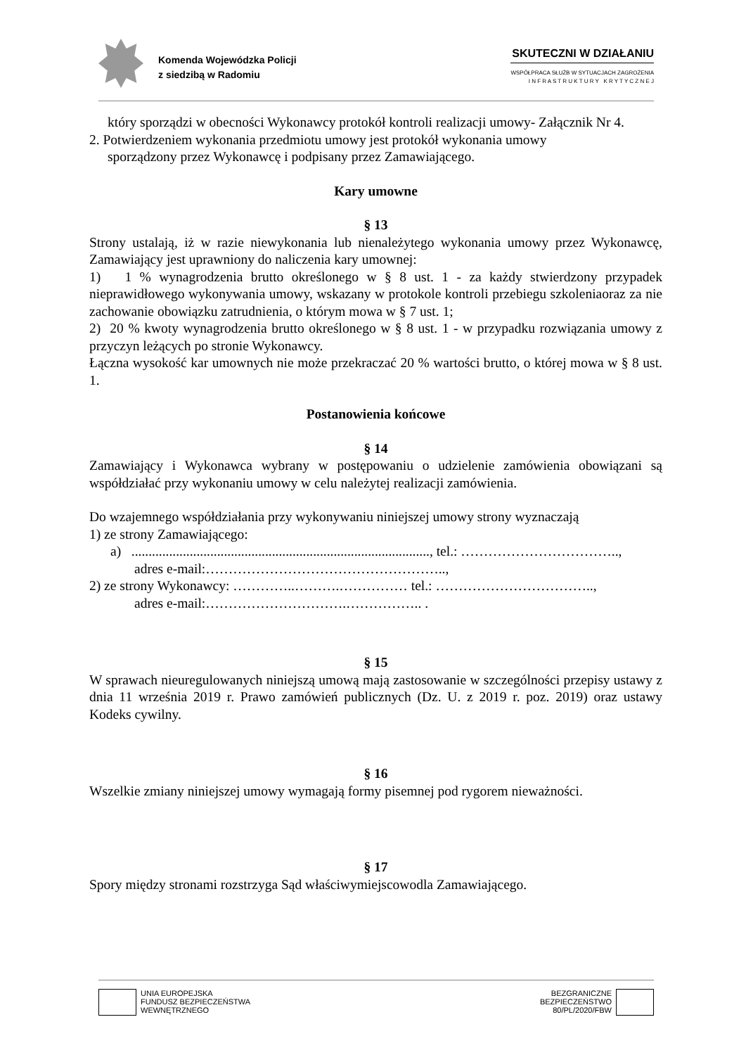Komenda Wojewódzka Policji
z siedzibą w Radomiu
SKUTECZNI W DZIAŁANIU
WSPÓŁPRACA SŁUŻB W SYTUACJACH ZAGROŻENIA
I N F R A S T R U K T U R Y K R Y T Y C Z N E J
który sporządzi w obecności Wykonawcy protokół kontroli realizacji umowy- Załącznik Nr 4.
2. Potwierdzeniem wykonania przedmiotu umowy jest protokół wykonania umowy
sporządzony przez Wykonawcę i podpisany przez Zamawiającego.
Kary umowne
§ 13
Strony ustalają, iż w razie niewykonania lub nienależytego wykonania umowy przez Wykonawcę, Zamawiający jest uprawniony do naliczenia kary umownej:
1) 1 % wynagrodzenia brutto określonego w § 8 ust. 1 - za każdy stwierdzony przypadek nieprawidłowego wykonywania umowy, wskazany w protokole kontroli przebiegu szkoleniaoraz za nie zachowanie obowiązku zatrudnienia, o którym mowa w § 7 ust. 1;
2) 20 % kwoty wynagrodzenia brutto określonego w § 8 ust. 1 - w przypadku rozwiązania umowy z przyczyn leżących po stronie Wykonawcy.
Łączna wysokość kar umownych nie może przekraczać 20 % wartości brutto, o której mowa w § 8 ust. 1.
Postanowienia końcowe
§ 14
Zamawiający i Wykonawca wybrany w postępowaniu o udzielenie zamówienia obowiązani są współdziałać przy wykonaniu umowy w celu należytej realizacji zamówienia.
Do wzajemnego współdziałania przy wykonywaniu niniejszej umowy strony wyznaczają
1) ze strony Zamawiającego:
a) ......................................................................................., tel.: ……………………………..,
adres e-mail:……………………………………………..,
2) ze strony Wykonawcy: …………..……….…………… tel.: ……………………………..,
adres e-mail:………………………….…………….. .
§ 15
W sprawach nieuregulowanych niniejszą umową mają zastosowanie w szczególności przepisy ustawy z dnia 11 września 2019 r. Prawo zamówień publicznych (Dz. U. z 2019 r. poz. 2019) oraz ustawy Kodeks cywilny.
§ 16
Wszelkie zmiany niniejszej umowy wymagają formy pisemnej pod rygorem nieważności.
§ 17
Spory między stronami rozstrzyga Sąd właściwymiejscowodla Zamawiającego.
UNIA EUROPEJSKA
FUNDUSZ BEZPIECZEŃSTWA
WEWNĘTRZNEGO
BEZGRANICZNE
BEZPIECZEŃSTWO
80/PL/2020/FBW